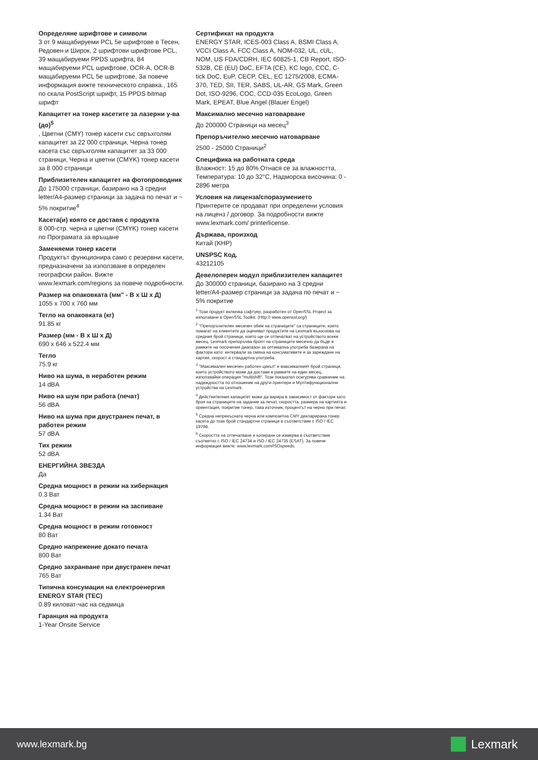Определяне шрифтове и символи
3 от 9 мащабируеми PCL 5e шрифтове в Тесен, Редовен и Широк, 2 шрифтови шрифтове PCL, 39 мащабируеми PPDS шрифта, 84 мащабируеми PCL шрифтове, OCR-A, OCR-B мащабируеми PCL 5e шрифтове, За повече информация вижте техническото справка., 165 по скала PostScript шрифт, 15 PPDS bitmap шрифт
Капацитет на тонер касетите за лазерни у-ва (до)<sup>5</sup>
, Цветни (CMY) тонер касети със свръхголям капацитет за 22 000 страници, Черна тонер касета със свръхголям капацитет за 33 000 страници, Черна и цветни (CMYK) тонер касети за 8 000 страници
Приблизителен капацитет на фотопроводник
До 175000 страници, базирано на 3 средни letter/A4-размер страници за задача по печат и ~ 5% покритие<sup>4</sup>
Касета(и) която се доставя с продукта
8 000-стр. черна и цветни (CMYK) тонер касети по Програмата за връщане
Заменяеми тонер касети
Продуктът функционира само с резервни касети, предназначени за използване в определен географски район. Вижте www.lexmark.com/regions за повече подробности.
Размер на опаковката (мм" - В x Ш x Д)
1055 x 700 x 760 мм
Тегло на опаковката (кг)
91.85 кг
Размер (мм - В x Ш x Д)
690 x 646 x 522.4 мм
Тегло
75.9 кг
Ниво на шума, в неработен режим
14 dBA
Ниво на шум при работа (печат)
56 dBA
Ниво на шума при двустранен печат, в работен режим
57 dBA
Тих режим
52 dBA
ЕНЕРГИЙНА ЗВЕЗДА
Да
Средна мощност в режим на хибернация
0.3 Ват
Средна мощност в режим на заспиване
1.34 Ват
Средна мощност в режим готовност
80 Ват
Средно напрежение докато печата
800 Ват
Средно захранване при двустранен печат
765 Ват
Типична консумация на електроенергия ENERGY STAR (TEC)
0.89 киловат-час на седмица
Гаранция на продукта
1-Year Onsite Service
Сертификат на продукта
ENERGY STAR, ICES-003 Class A, BSMI Class A, VCCI Class A, FCC Class A, NOM-032, UL, cUL, NOM, US FDA/CDRH, IEC 60825-1, CB Report, ISO-532B, CE (EU) DoC, EFTA (CE), KC logo, CCC, C-tick DoC, EuP, CECP, CEL, EC 1275/2008, ECMA-370, TED, SII, TER, SABS, UL-AR, GS Mark, Green Dot, ISO-9296, COC, CCD-035 EcoLogo, Green Mark, EPEAT, Blue Angel (Blauer Engel)
Максимално месечно натоварване
До 200000 Страници на месец<sup>3</sup>
Препоръчително месечно натоварване
2500 - 25000 Страници<sup>2</sup>
Специфика на работната среда
Влажност: 15 до 80% Отнася се за влажността, Температура: 10 до 32°C, Надморска височина: 0 - 2896 метра
Условия на лиценза/споразумението
Принтерите се продават при определени условия на лиценз / договор. За подробности вижте www.lexmark.com/ printerlicense.
Държава, произход
Китай (KHP)
UNSPSC Код.
43212105
Девелоперен модул приблизителен капацитет
До 300000 страници, базирано на 3 средни letter/A4-размер страници за задача по печат и ~ 5% покритие
<sup>1</sup> Този продукт включва софтуер, разработен от OpenSSL Project за използване в OpenSSL Toolkit. (Http:// www.openssl.org/)
<sup>2</sup> "Препоръчителен месечен обем на страниците" са страниците, които помагат на клиентите да оценяват продуктите на Lexmark възоснова на средния брой страници, които ще се отпечатват на устройството всеки месец. Lexmark препоръчва броят на страниците месечно да бъде в рамките на посочения диапазон за оптимална употреба базирана на фактори като: интервали за смяна на консумативите и за зареждане на хартия, скорост и стандартна употреба.
<sup>3</sup> "Максимален месечен работен цикъл" е максималният брой страници, които устройството може да достави в рамките на един месец, използвайки операция "multishift". Този показател осигурява сравнение на надеждността по отношение на други принтери и Мултифункционални устройства на Lexmark.
<sup>4</sup> Действителния капацитет може да варира в зависимост от фактори като броя на страниците на задание за печат, скоростта, размера на хартията и ориентация, покритие тонер, тава източник, процентът на черно при печат.
<sup>5</sup> Средна непрекъсната черна или композитна CMY декларирана тонер касета до този брой стандартни страници в съответствие с ISO / IEC 19798.
<sup>6</sup> Скоростта на отпечатване и копиране се измерва в съответствие съответно с ISO / IEC 24734 и ISO / IEC 24735 (ESAT). За повече информация вижте: www.lexmark.com/ISOspeeds.
www.lexmark.bg
Lexmark